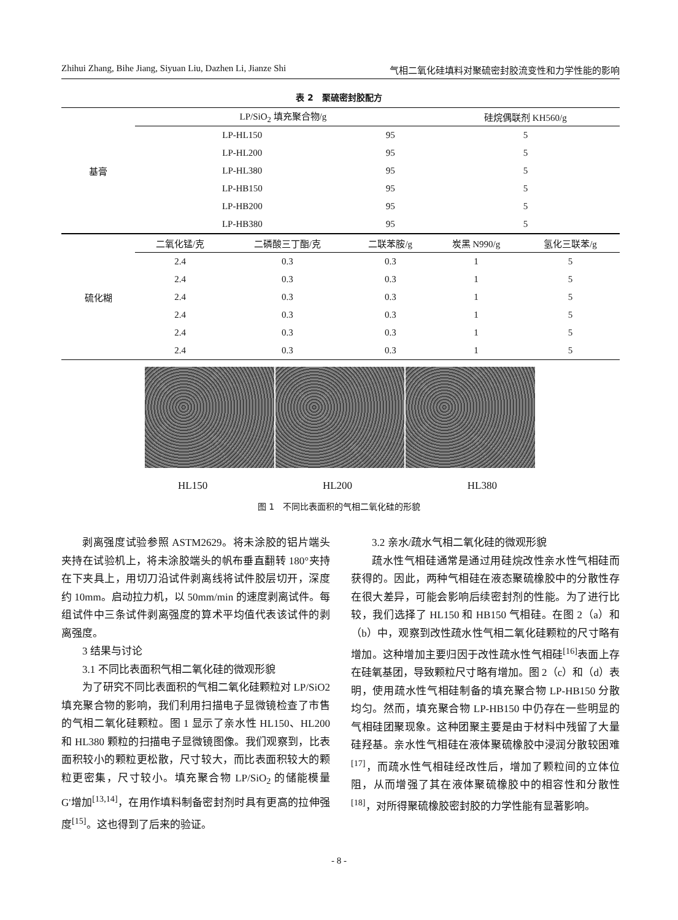Zhihui Zhang, Bihe Jiang, Siyuan Liu, Dazhen Li, Jianze Shi 气相二氧化硅填料对聚硫密封胶流变性和力学性能的影响
表 2　聚硫密封胶配方
| 基膏 | LP/SiO<sub>2</sub> 填充聚合物/g | | | 硅烷偶联剂 KH560/g | |
| | LP-HL150 | | 95 | 5 | |
| | LP-HL200 | | 95 | 5 | |
| | LP-HL380 | | 95 | 5 | |
| | LP-HB150 | | 95 | 5 | |
| | LP-HB200 | | 95 | 5 | |
| | LP-HB380 | | 95 | 5 | |
| 硫化糊 | 二氧化锰/克 | 二磷酸三丁酯/克 | 二联苯胺/g | 炭黑 N990/g | 氢化三联苯/g |
| | 2.4 | 0.3 | 0.3 | 1 | 5 |
| | 2.4 | 0.3 | 0.3 | 1 | 5 |
| | 2.4 | 0.3 | 0.3 | 1 | 5 |
| | 2.4 | 0.3 | 0.3 | 1 | 5 |
| | 2.4 | 0.3 | 0.3 | 1 | 5 |
| | 2.4 | 0.3 | 0.3 | 1 | 5 |
HL150 HL200 HL380
图 1　不同比表面积的气相二氧化硅的形貌
剥离强度试验参照 ASTM2629。将未涂胶的铝片端头夹持在试验机上，将未涂胶端头的帆布垂直翻转 180°夹持在下夹具上，用切刀沿试件剥离线将试件胶层切开，深度约 10mm。启动拉力机，以 50mm/min 的速度剥离试件。每组试件中三条试件剥离强度的算术平均值代表该试件的剥离强度。
3 结果与讨论
3.1 不同比表面积气相二氧化硅的微观形貌
为了研究不同比表面积的气相二氧化硅颗粒对 LP/SiO2 填充聚合物的影响，我们利用扫描电子显微镜检查了市售的气相二氧化硅颗粒。图 1 显示了亲水性 HL150、HL200 和 HL380 颗粒的扫描电子显微镜图像。我们观察到，比表面积较小的颗粒更松散，尺寸较大，而比表面积较大的颗粒更密集，尺寸较小。填充聚合物 LP/SiO<sub>2</sub> 的储能模量 G'增加<sup>[13,14]</sup>，在用作填料制备密封剂时具有更高的拉伸强度<sup>[15]</sup>。这也得到了后来的验证。
3.2 亲水/疏水气相二氧化硅的微观形貌
疏水性气相硅通常是通过用硅烷改性亲水性气相硅而获得的。因此，两种气相硅在液态聚硫橡胶中的分散性存在很大差异，可能会影响后续密封剂的性能。为了进行比较，我们选择了 HL150 和 HB150 气相硅。在图 2（a）和（b）中，观察到改性疏水性气相二氧化硅颗粒的尺寸略有增加。这种增加主要归因于改性疏水性气相硅<sup>[16]</sup>表面上存在硅氧基团，导致颗粒尺寸略有增加。图 2（c）和（d）表明，使用疏水性气相硅制备的填充聚合物 LP-HB150 分散均匀。然而，填充聚合物 LP-HB150 中仍存在一些明显的气相硅团聚现象。这种团聚主要是由于材料中残留了大量硅羟基。亲水性气相硅在液体聚硫橡胶中浸润分散较困难<sup>[17]</sup>，而疏水性气相硅经改性后，增加了颗粒间的立体位阻，从而增强了其在液体聚硫橡胶中的相容性和分散性<sup>[18]</sup>，对所得聚硫橡胶密封胶的力学性能有显著影响。
- 8 -